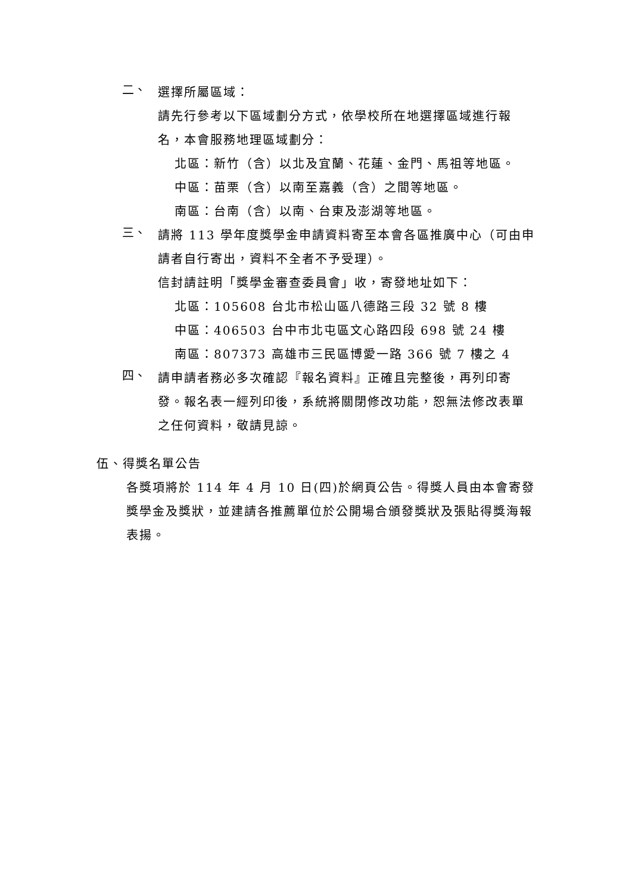二、
選擇所屬區域：
請先行參考以下區域劃分方式，依學校所在地選擇區域進行報名，本會服務地理區域劃分：
北區：新竹（含）以北及宜蘭、花蓮、金門、馬祖等地區。
中區：苗栗（含）以南至嘉義（含）之間等地區。
南區：台南（含）以南、台東及澎湖等地區。
三、
請將 113 學年度獎學金申請資料寄至本會各區推廣中心（可由申請者自行寄出，資料不全者不予受理）。
信封請註明「獎學金審查委員會」收，寄發地址如下：
北區：105608 台北市松山區八德路三段 32 號 8 樓
中區：406503 台中市北屯區文心路四段 698 號 24 樓
南區：807373 高雄市三民區博愛一路 366 號 7 樓之 4
四、
請申請者務必多次確認『報名資料』正確且完整後，再列印寄發。報名表一經列印後，系統將關閉修改功能，恕無法修改表單之任何資料，敬請見諒。
伍、得獎名單公告
各獎項將於 114 年 4 月 10 日(四)於網頁公告。得獎人員由本會寄發獎學金及獎狀，並建請各推薦單位於公開場合頒發獎狀及張貼得獎海報表揚。